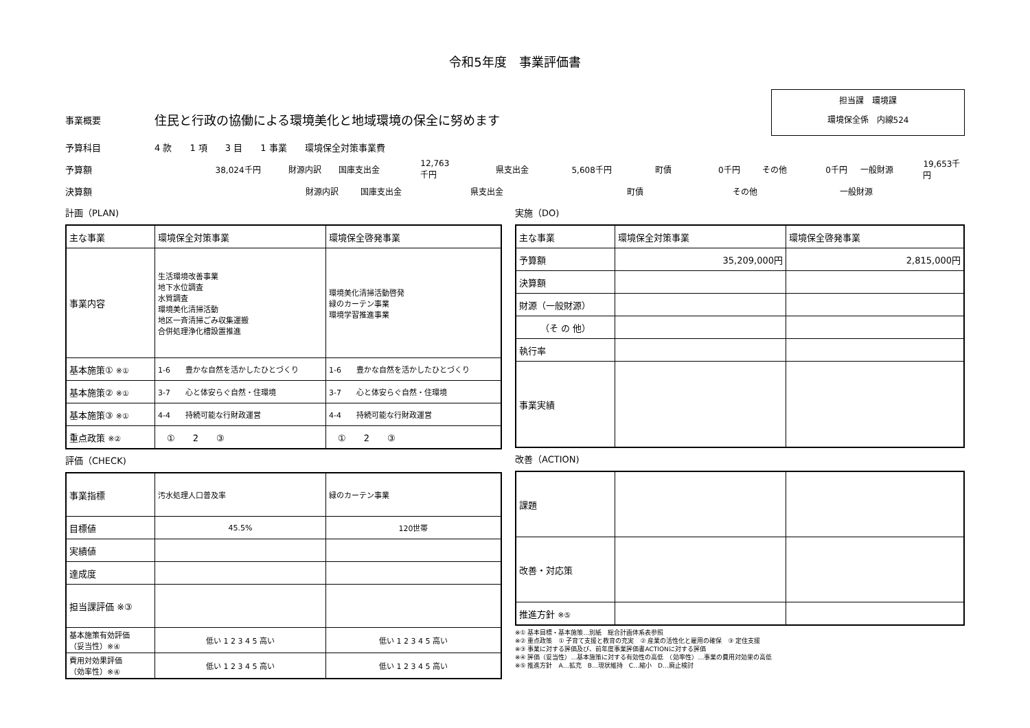令和5年度　事業評価書
事業概要 住民と行政の協働による環境美化と地域環境の保全に努めます
担当課　環境課
環境保全係　内線524
予算科目 4 款　　1 項　　3 目　　1 事業　　環境保全対策事業費
予算額 38,024千円 財源内訳 国庫支出金 12,763千円 県支出金 5,608千円 町債 0千円 その他 0千円 一般財源 19,653千円
決算額 財源内訳 国庫支出金 県支出金 町債 その他 一般財源
計画（PLAN)
| 主な事業 | 環境保全対策事業 | 環境保全啓発事業 |
| 事業内容 | 生活環境改善事業 地下水位調査 水質調査 環境美化清掃活動 地区一斉清掃ごみ収集運搬 合併処理浄化槽設置推進 | 環境美化清掃活動啓発 緑のカーテン事業 環境学習推進事業 |
| 基本施策① ※① | 1-6 豊かな自然を活かしたひとづくり | 1-6 豊かな自然を活かしたひとづくり |
| 基本施策② ※① | 3-7 心と体安らぐ自然・住環境 | 3-7 心と体安らぐ自然・住環境 |
| 基本施策③ ※① | 4-4 持続可能な行財政運営 | 4-4 持続可能な行財政運営 |
| 重点政策 ※② | ① 2 ③ | ① 2 ③ |
評価（CHECK)
| 事業指標 | 汚水処理人口普及率 | 緑のカーテン事業 |
| 目標値 | 45.5% | 120世帯 |
| 実績値 | | |
| 達成度 | | |
| 担当課評価 ※③ | | |
| 基本施策有効評価 （妥当性）※④ | 低い 1 2 3 4 5 高い | 低い 1 2 3 4 5 高い |
| 費用対効果評価 （効率性）※④ | 低い 1 2 3 4 5 高い | 低い 1 2 3 4 5 高い |
実施（DO)
| 主な事業 | 環境保全対策事業 | 環境保全啓発事業 |
| 予算額 | 35,209,000円 | 2,815,000円 |
| 決算額 | | |
| 財源（一般財源） | | |
| （そ の 他） | | |
| 執行率 | | |
| 事業実績 | | |
改善（ACTION)
| 課題 | | |
| 改善・対応策 | | |
| 推進方針 ※⑤ | | |
※① 基本目標・基本施策…別紙　総合計画体系表参照
※② 重点政策　① 子育て支援と教育の充実　② 産業の活性化と雇用の確保　③ 定住支援
※③ 事業に対する評価及び、前年度事業評価書ACTIONに対する評価
※④ 評価（妥当性）…基本施策に対する有効性の高低　（効率性）…事業の費用対効果の高低
※⑤ 推進方針　A…拡充　B…現状維持　C…縮小　D…廃止検討